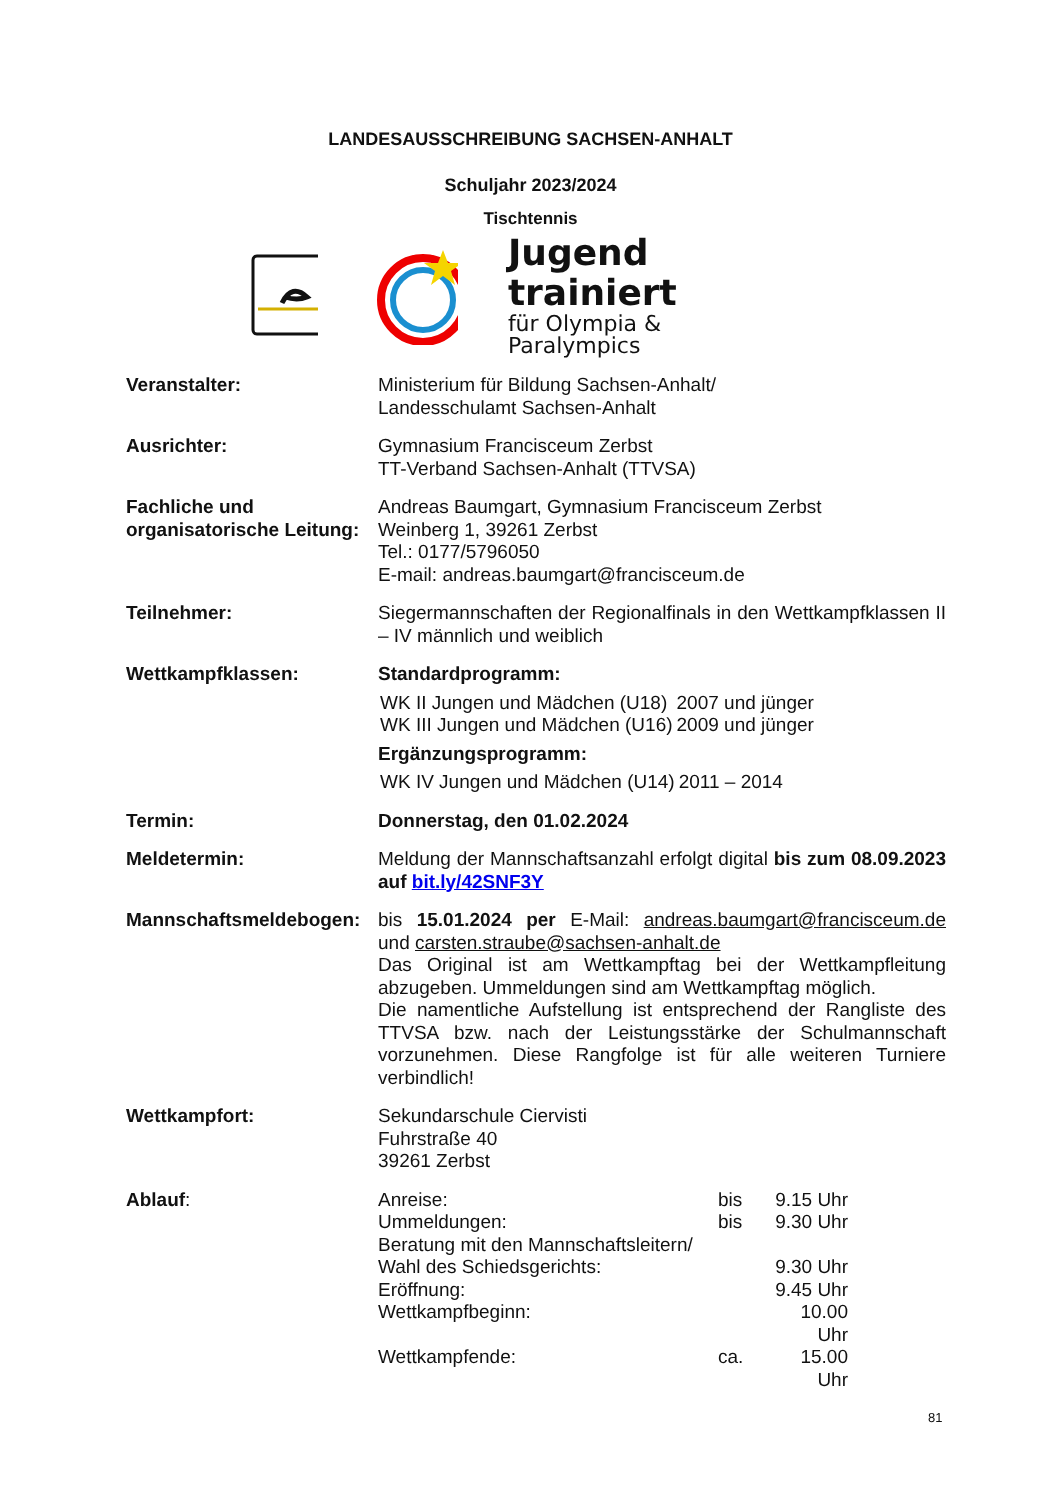LANDESAUSSCHREIBUNG SACHSEN-ANHALT
Schuljahr 2023/2024
Tischtennis
Jugend trainiert
für Olympia & Paralympics
Veranstalter: Ministerium für Bildung Sachsen-Anhalt/
Landesschulamt Sachsen-Anhalt
Ausrichter: Gymnasium Francisceum Zerbst
TT-Verband Sachsen-Anhalt (TTVSA)
Fachliche und organisatorische Leitung:
Andreas Baumgart, Gymnasium Francisceum Zerbst
Weinberg 1, 39261 Zerbst
Tel.: 0177/5796050
E-mail: andreas.baumgart@francisceum.de
Teilnehmer: Siegermannschaften der Regionalfinals in den Wettkampfklassen II – IV männlich und weiblich
Wettkampfklassen: Standardprogramm:
| WK II Jungen und Mädchen (U18) | 2007 und jünger |
| WK III Jungen und Mädchen (U16) | 2009 und jünger |
Ergänzungsprogramm:
| WK IV Jungen und Mädchen (U14) | 2011 – 2014 |
Termin: Donnerstag, den 01.02.2024
Meldetermin: Meldung der Mannschaftsanzahl erfolgt digital bis zum 08.09.2023 auf bit.ly/42SNF3Y
Mannschaftsmeldebogen: bis 15.01.2024 per E-Mail: andreas.baumgart@francisceum.de und carsten.straube@sachsen-anhalt.de
Das Original ist am Wettkampftag bei der Wettkampfleitung abzugeben. Ummeldungen sind am Wettkampftag möglich.
Die namentliche Aufstellung ist entsprechend der Rangliste des TTVSA bzw. nach der Leistungsstärke der Schulmannschaft vorzunehmen. Diese Rangfolge ist für alle weiteren Turniere verbindlich!
Wettkampfort: Sekundarschule Ciervisti
Fuhrstraße 40
39261 Zerbst
Ablauf:
| Anreise: | bis | 9.15 Uhr |
| Ummeldungen: | bis | 9.30 Uhr |
| Beratung mit den Mannschaftsleitern/ | | |
| Wahl des Schiedsgerichts: | | 9.30 Uhr |
| Eröffnung: | | 9.45 Uhr |
| Wettkampfbeginn: | | 10.00 Uhr |
| Wettkampfende: | ca. | 15.00 Uhr |
81